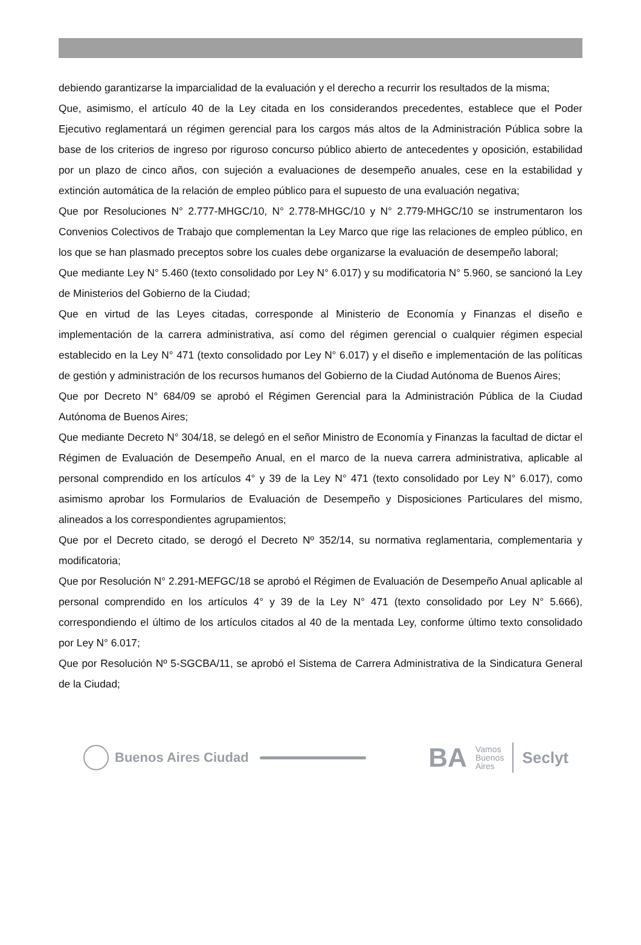debiendo garantizarse la imparcialidad de la evaluación y el derecho a recurrir los resultados de la misma;
Que, asimismo, el artículo 40 de la Ley citada en los considerandos precedentes, establece que el Poder Ejecutivo reglamentará un régimen gerencial para los cargos más altos de la Administración Pública sobre la base de los criterios de ingreso por riguroso concurso público abierto de antecedentes y oposición, estabilidad por un plazo de cinco años, con sujeción a evaluaciones de desempeño anuales, cese en la estabilidad y extinción automática de la relación de empleo público para el supuesto de una evaluación negativa;
Que por Resoluciones N° 2.777-MHGC/10, N° 2.778-MHGC/10 y N° 2.779-MHGC/10 se instrumentaron los Convenios Colectivos de Trabajo que complementan la Ley Marco que rige las relaciones de empleo público, en los que se han plasmado preceptos sobre los cuales debe organizarse la evaluación de desempeño laboral;
Que mediante Ley N° 5.460 (texto consolidado por Ley N° 6.017) y su modificatoria N° 5.960, se sancionó la Ley de Ministerios del Gobierno de la Ciudad;
Que en virtud de las Leyes citadas, corresponde al Ministerio de Economía y Finanzas el diseño e implementación de la carrera administrativa, así como del régimen gerencial o cualquier régimen especial establecido en la Ley N° 471 (texto consolidado por Ley N° 6.017) y el diseño e implementación de las políticas de gestión y administración de los recursos humanos del Gobierno de la Ciudad Autónoma de Buenos Aires;
Que por Decreto N° 684/09 se aprobó el Régimen Gerencial para la Administración Pública de la Ciudad Autónoma de Buenos Aires;
Que mediante Decreto N° 304/18, se delegó en el señor Ministro de Economía y Finanzas la facultad de dictar el Régimen de Evaluación de Desempeño Anual, en el marco de la nueva carrera administrativa, aplicable al personal comprendido en los artículos 4° y 39 de la Ley N° 471 (texto consolidado por Ley N° 6.017), como asimismo aprobar los Formularios de Evaluación de Desempeño y Disposiciones Particulares del mismo, alineados a los correspondientes agrupamientos;
Que por el Decreto citado, se derogó el Decreto Nº 352/14, su normativa reglamentaria, complementaria y modificatoria;
Que por Resolución N° 2.291-MEFGC/18 se aprobó el Régimen de Evaluación de Desempeño Anual aplicable al personal comprendido en los artículos 4° y 39 de la Ley N° 471 (texto consolidado por Ley N° 5.666), correspondiendo el último de los artículos citados al 40 de la mentada Ley, conforme último texto consolidado por Ley N° 6.017;
Que por Resolución Nº 5-SGCBA/11, se aprobó el Sistema de Carrera Administrativa de la Sindicatura General de la Ciudad;
Buenos Aires Ciudad
BA
Vamos
Buenos
Aires
Seclyt